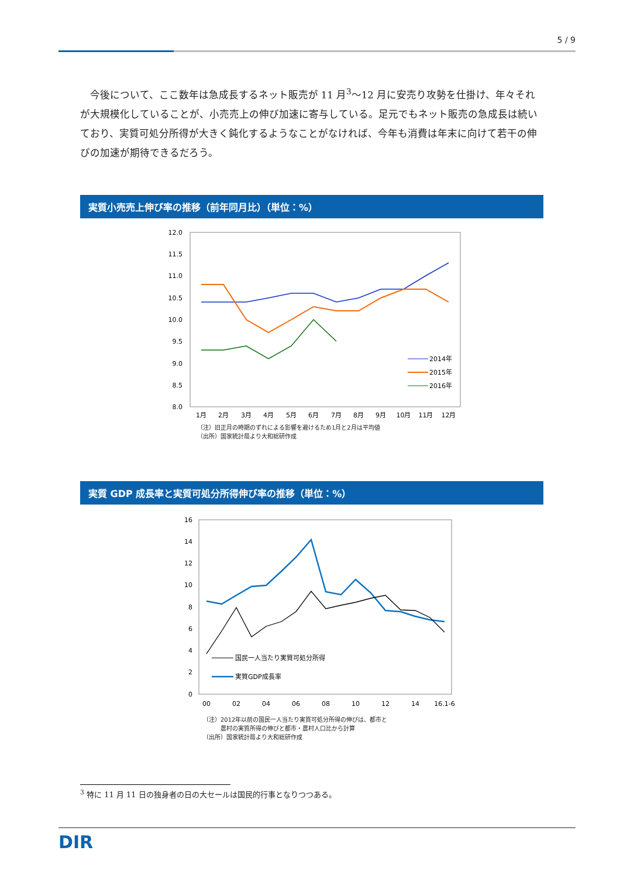5 / 9
今後について、ここ数年は急成長するネット販売が 11 月<sup>3</sup>～12 月に安売り攻勢を仕掛け、年々それが大規模化していることが、小売売上の伸び加速に寄与している。足元でもネット販売の急成長は続いており、実質可処分所得が大きく鈍化するようなことがなければ、今年も消費は年末に向けて若干の伸びの加速が期待できるだろう。
実質小売売上伸び率の推移（前年同月比）（単位：%）
12.0
11.5
11.0
10.5
10.0
9.5
9.0
8.5
8.0
1月
2月
3月
4月
5月
6月
7月
8月
9月
10月
11月
12月
2014年
2015年
2016年
（注）旧正月の時期のずれによる影響を避けるため1月と2月は平均値
（出所）国家統計局より大和総研作成
実質 GDP 成長率と実質可処分所得伸び率の推移（単位：%）
16
14
12
10
8
6
4
2
0
00
02
04
06
08
10
12
14
16.1-6
国民一人当たり実質可処分所得
実質GDP成長率
（注）2012年以前の国民一人当たり実質可処分所得の伸びは、都市と
　　　農村の実質所得の伸びと都市・農村人口比から計算
（出所）国家統計局より大和総研作成
<sup>3</sup> 特に 11 月 11 日の独身者の日の大セールは国民的行事となりつつある。
DIR